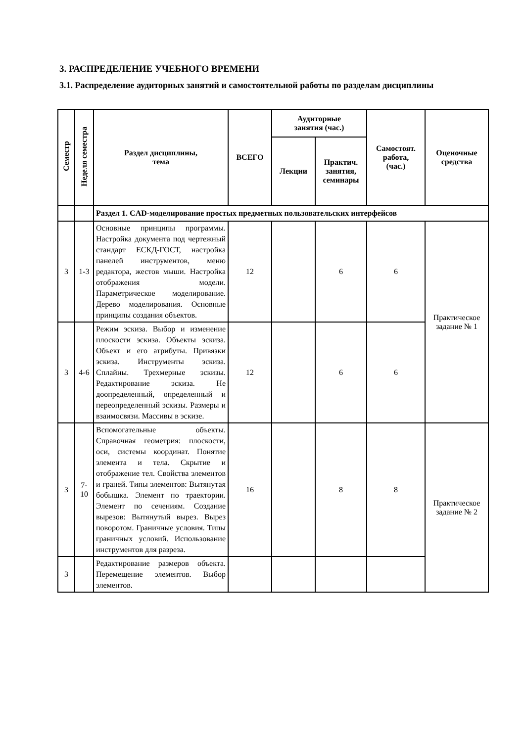3. РАСПРЕДЕЛЕНИЕ УЧЕБНОГО ВРЕМЕНИ
3.1. Распределение аудиторных занятий и самостоятельной работы по разделам дисциплины
| Семестр | Неделя семестра | Раздел дисциплины, тема | ВСЕГО | Аудиторные занятия (час.) | | Самостоят. работа, (час.) | Оценочные средства |
| --- | --- | --- | --- | --- | --- | --- | --- |
| | | | | Лекции | Практич. занятия, семинары | | |
| | | Раздел 1. CAD-моделирование простых предметных пользовательских интерфейсов | | | | | |
| 3 | 1-3 | Основные принципы программы. Настройка документа под чертежный стандарт ЕСКД-ГОСТ, настройка панелей инструментов, меню редактора, жестов мыши. Настройка отображения модели. Параметрическое моделирование. Дерево моделирования. Основные принципы создания объектов. | 12 | | 6 | 6 | Практическое задание № 1 |
| 3 | 4-6 | Режим эскиза. Выбор и изменение плоскости эскиза. Объекты эскиза. Объект и его атрибуты. Привязки эскиза. Инструменты эскиза. Сплайны. Трехмерные эскизы. Редактирование эскиза. Не доопределенный, определенный и переопределенный эскизы. Размеры и взаимосвязи. Массивы в эскизе. | 12 | | 6 | 6 | |
| 3 | 7- 10 | Вспомогательные объекты. Справочная геометрия: плоскости, оси, системы координат. Понятие элемента и тела. Скрытие и отображение тел. Свойства элементов и граней. Типы элементов: Вытянутая бобышка. Элемент по траектории. Элемент по сечениям. Создание вырезов: Вытянутый вырез. Вырез поворотом. Граничные условия. Типы граничных условий. Использование инструментов для разреза. | 16 | | 8 | 8 | Практическое задание № 2 |
| 3 | | Редактирование размеров объекта. Перемещение элементов. Выбор элементов. | | | | | |